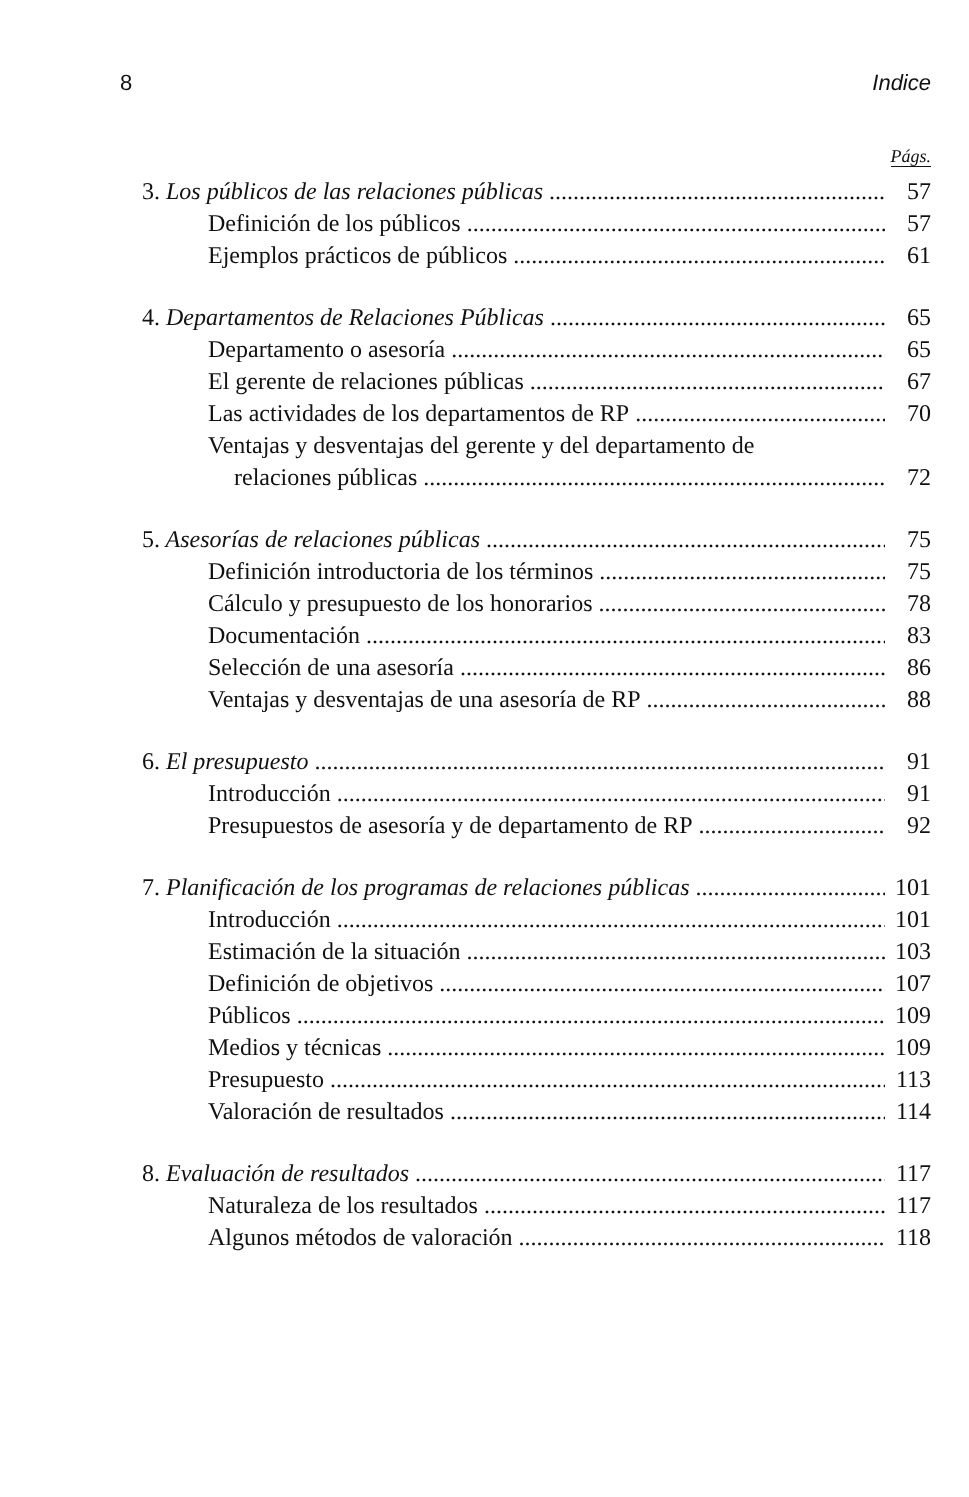8 Indice
Págs.
3. Los públicos de las relaciones públicas 57
Definición de los públicos 57
Ejemplos prácticos de públicos 61
4. Departamentos de Relaciones Públicas 65
Departamento o asesoría 65
El gerente de relaciones públicas 67
Las actividades de los departamentos de RP 70
Ventajas y desventajas del gerente y del departamento de
relaciones públicas 72
5. Asesorías de relaciones públicas 75
Definición introductoria de los términos 75
Cálculo y presupuesto de los honorarios 78
Documentación 83
Selección de una asesoría 86
Ventajas y desventajas de una asesoría de RP 88
6. El presupuesto 91
Introducción 91
Presupuestos de asesoría y de departamento de RP 92
7. Planificación de los programas de relaciones públicas 101
Introducción 101
Estimación de la situación 103
Definición de objetivos 107
Públicos 109
Medios y técnicas 109
Presupuesto 113
Valoración de resultados 114
8. Evaluación de resultados 117
Naturaleza de los resultados 117
Algunos métodos de valoración 118